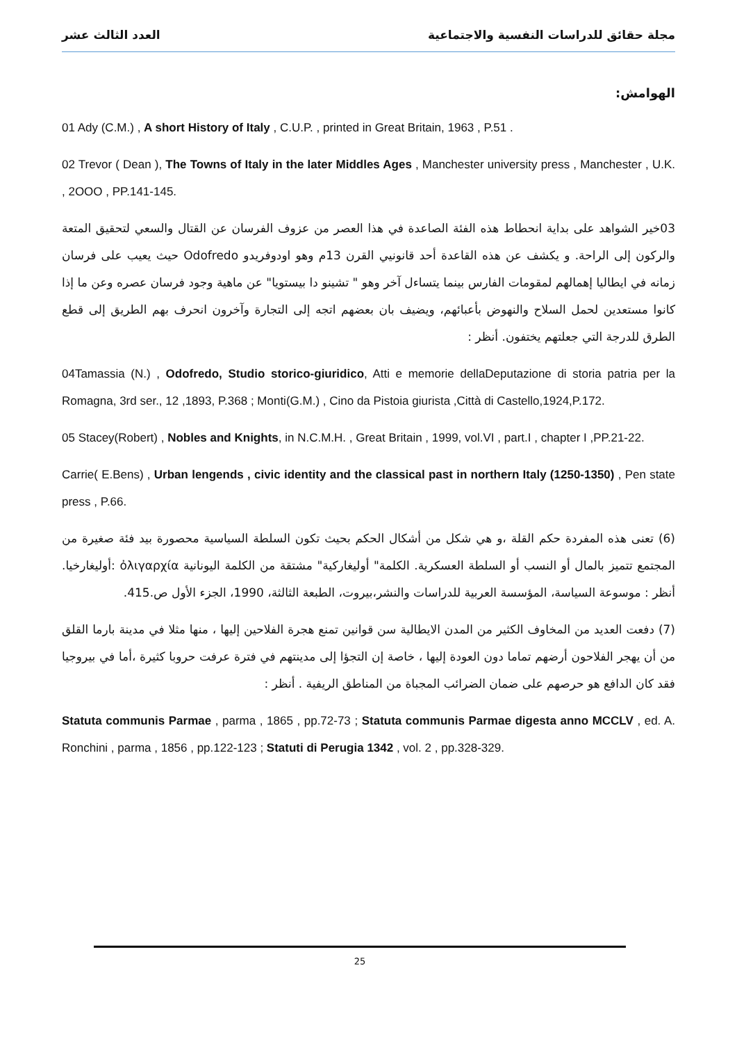مجلة حقائق للدراسات النفسية والاجتماعية العدد الثالث عشر
الهوامش:
01 Ady (C.M.) , A short History of Italy , C.U.P. , printed in Great Britain, 1963 , P.51 .
02 Trevor ( Dean ), The Towns of Italy in the later Middles Ages , Manchester university press , Manchester , U.K. , 2OOO , PP.141-145.
03خير الشواهد على بداية انحطاط هذه الفئة الصاعدة في هذا العصر من عزوف الفرسان عن القتال والسعي لتحقيق المتعة والركون إلى الراحة. و يكشف عن هذه القاعدة أحد قانونيي القرن 13م وهو اودوفريدو Odofredo حيث يعيب على فرسان زمانه في ايطاليا إهمالهم لمقومات الفارس بينما يتساءل آخر وهو " تشينو دا بيستويا" عن ماهية وجود فرسان عصره وعن ما إذا كانوا مستعدين لحمل السلاح والنهوض بأعبائهم، ويضيف بان بعضهم اتجه إلى التجارة وآخرون انحرف بهم الطريق إلى قطع الطرق للدرجة التي جعلتهم يختفون. أنظر :
04Tamassia (N.) , Odofredo, Studio storico-giuridico, Atti e memorie dellaDeputazione di storia patria per la Romagna, 3rd ser., 12 ,1893, P.368 ; Monti(G.M.) , Cino da Pistoia giurista ,Città di Castello,1924,P.172.
05 Stacey(Robert) , Nobles and Knights, in N.C.M.H. , Great Britain , 1999, vol.VI , part.I , chapter I ,PP.21-22.
Carrie( E.Bens) , Urban lengends , civic identity and the classical past in northern Italy (1250-1350) , Pen state press , P.66.
(6) تعنى هذه المفردة حكم القلة ،و هي شكل من أشكال الحكم بحيث تكون السلطة السياسية محصورة بيد فئة صغيرة من المجتمع تتميز بالمال أو النسب أو السلطة العسكرية. الكلمة" أوليغاركية" مشتقة من الكلمة اليونانية ὀλιγαρχία :أوليغارخيا. أنظر : موسوعة السياسة، المؤسسة العربية للدراسات والنشر،بيروت، الطبعة الثالثة، 1990، الجزء الأول ص.415.
(7) دفعت العديد من المخاوف الكثير من المدن الايطالية سن قوانين تمنع هجرة الفلاحين إليها ، منها مثلا في مدينة بارما القلق من أن يهجر الفلاحون أرضهم تماما دون العودة إليها ، خاصة إن التجؤا إلى مدينتهم في فترة عرفت حروبا كثيرة ،أما في بيروجيا فقد كان الدافع هو حرصهم على ضمان الضرائب المجباة من المناطق الريفية . أنظر :
Statuta communis Parmae , parma , 1865 , pp.72-73 ; Statuta communis Parmae digesta anno MCCLV , ed. A. Ronchini , parma , 1856 , pp.122-123 ; Statuti di Perugia 1342 , vol. 2 , pp.328-329.
25